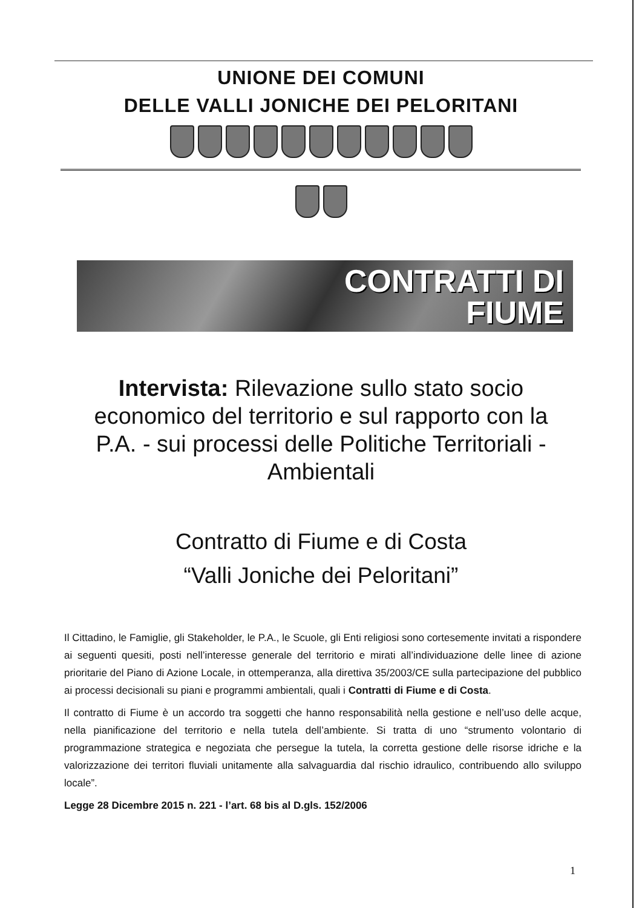UNIONE DEI COMUNI
DELLE VALLI JONICHE DEI PELORITANI
CONTRATTI DI
FIUME
Intervista: Rilevazione sullo stato socio economico del territorio e sul rapporto con la P.A. - sui processi delle Politiche Territoriali - Ambientali
Contratto di Fiume e di Costa
“Valli Joniche dei Peloritani”
Il Cittadino, le Famiglie, gli Stakeholder, le P.A., le Scuole, gli Enti religiosi sono cortesemente invitati a rispondere ai seguenti quesiti, posti nell’interesse generale del territorio e mirati all’individuazione delle linee di azione prioritarie del Piano di Azione Locale, in ottemperanza, alla direttiva 35/2003/CE sulla partecipazione del pubblico ai processi decisionali su piani e programmi ambientali, quali i Contratti di Fiume e di Costa.
Il contratto di Fiume è un accordo tra soggetti che hanno responsabilità nella gestione e nell’uso delle acque, nella pianificazione del territorio e nella tutela dell’ambiente. Si tratta di uno “strumento volontario di programmazione strategica e negoziata che persegue la tutela, la corretta gestione delle risorse idriche e la valorizzazione dei territori fluviali unitamente alla salvaguardia dal rischio idraulico, contribuendo allo sviluppo locale”.
Legge 28 Dicembre 2015 n. 221 - l’art. 68 bis al D.gls. 152/2006
1